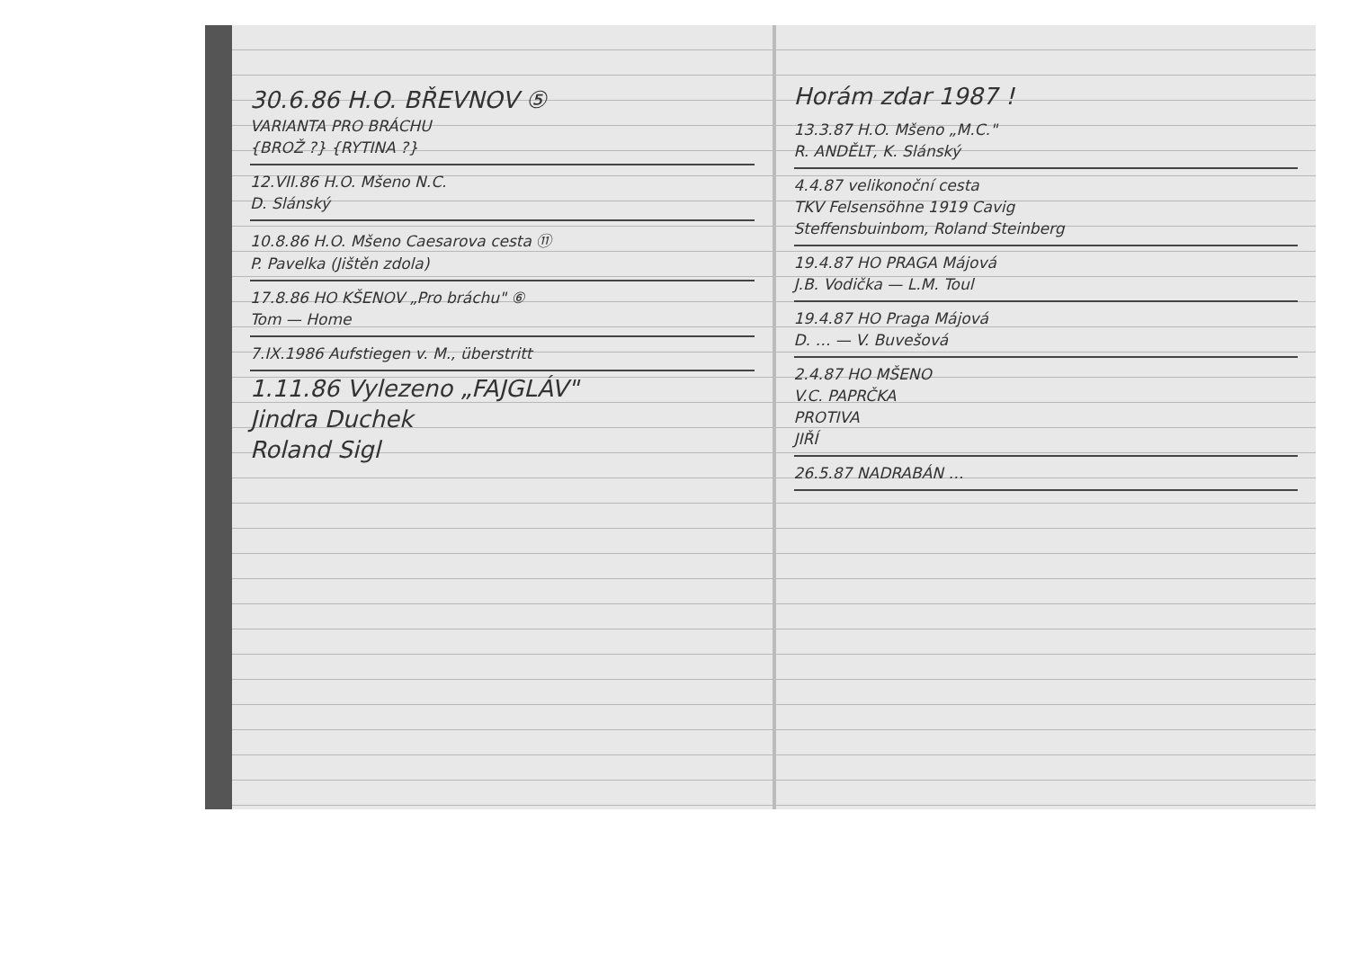30.6.86 H.O. BŘEVNOV ⑤
VARIANTA PRO BRÁCHU
{BROŽ ?} {RYTINA ?}
12.VII.86 H.O. Mšeno N.C.
D. Slánský
10.8.86 H.O. Mšeno Caesarova cesta ⑪
P. Pavelka (Jištěn zdola)
17.8.86 HO KŠENOV „Pro bráchu" ⑥
Tom — Home
7.IX.1986 Aufstiegen v. M., überstritt
1.11.86 Vylezeno „FAJGLÁV"
Jindra Duchek
Roland Sigl
Horám zdar 1987 !
13.3.87 H.O. Mšeno „M.C."
R. ANDĚLT, K. Slánský
4.4.87 velikonoční cesta
TKV Felsensöhne 1919 Cavig
Steffensbuinbom, Roland Steinberg
19.4.87 HO PRAGA Májová
J.B. Vodička — L.M. Toul
19.4.87 HO Praga Májová
D. … — V. Buvešová
2.4.87 HO MŠENO
V.C. PAPRČKA
PROTIVA
JIŘÍ
26.5.87 NADRABÁN …